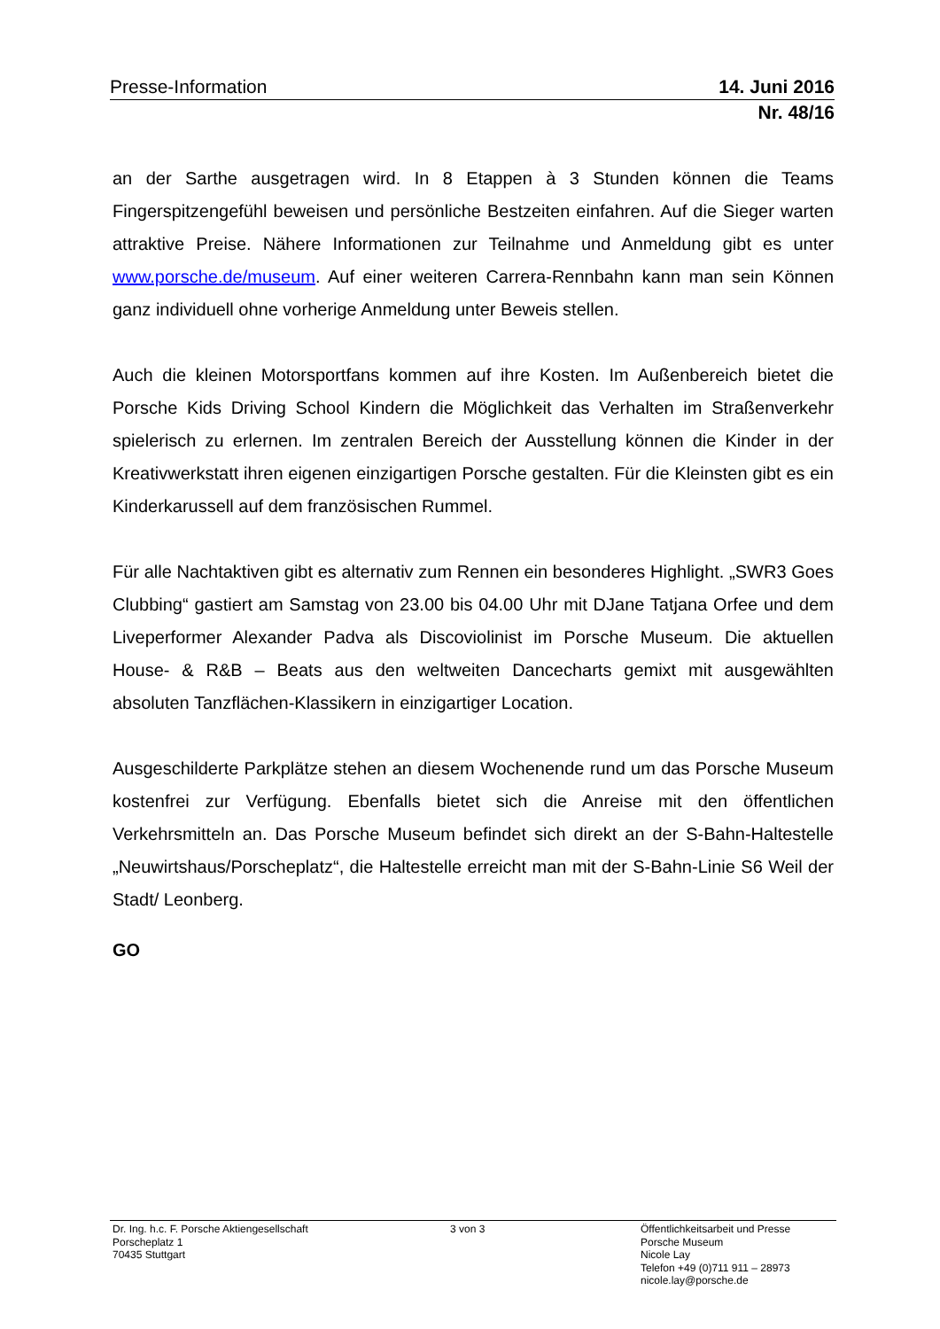Presse-Information 14. Juni 2016
Nr. 48/16
an der Sarthe ausgetragen wird. In 8 Etappen à 3 Stunden können die Teams Fingerspitzengefühl beweisen und persönliche Bestzeiten einfahren. Auf die Sieger warten attraktive Preise. Nähere Informationen zur Teilnahme und Anmeldung gibt es unter www.porsche.de/museum. Auf einer weiteren Carrera-Rennbahn kann man sein Können ganz individuell ohne vorherige Anmeldung unter Beweis stellen.
Auch die kleinen Motorsportfans kommen auf ihre Kosten. Im Außenbereich bietet die Porsche Kids Driving School Kindern die Möglichkeit das Verhalten im Straßenverkehr spielerisch zu erlernen. Im zentralen Bereich der Ausstellung können die Kinder in der Kreativwerkstatt ihren eigenen einzigartigen Porsche gestalten. Für die Kleinsten gibt es ein Kinderkarussell auf dem französischen Rummel.
Für alle Nachtaktiven gibt es alternativ zum Rennen ein besonderes Highlight. „SWR3 Goes Clubbing“ gastiert am Samstag von 23.00 bis 04.00 Uhr mit DJane Tatjana Orfee und dem Liveperformer Alexander Padva als Discoviolinist im Porsche Museum. Die aktuellen House- & R&B – Beats aus den weltweiten Dancecharts gemixt mit ausgewählten absoluten Tanzflächen-Klassikern in einzigartiger Location.
Ausgeschilderte Parkplätze stehen an diesem Wochenende rund um das Porsche Museum kostenfrei zur Verfügung. Ebenfalls bietet sich die Anreise mit den öffentlichen Verkehrsmitteln an. Das Porsche Museum befindet sich direkt an der S-Bahn-Haltestelle „Neuwirtshaus/Porscheplatz“, die Haltestelle erreicht man mit der S-Bahn-Linie S6 Weil der Stadt/ Leonberg.
GO
Dr. Ing. h.c. F. Porsche Aktiengesellschaft
Porscheplatz 1
70435 Stuttgart
3 von 3 Öffentlichkeitsarbeit und Presse
Porsche Museum
Nicole Lay
Telefon +49 (0)711 911 – 28973
nicole.lay@porsche.de